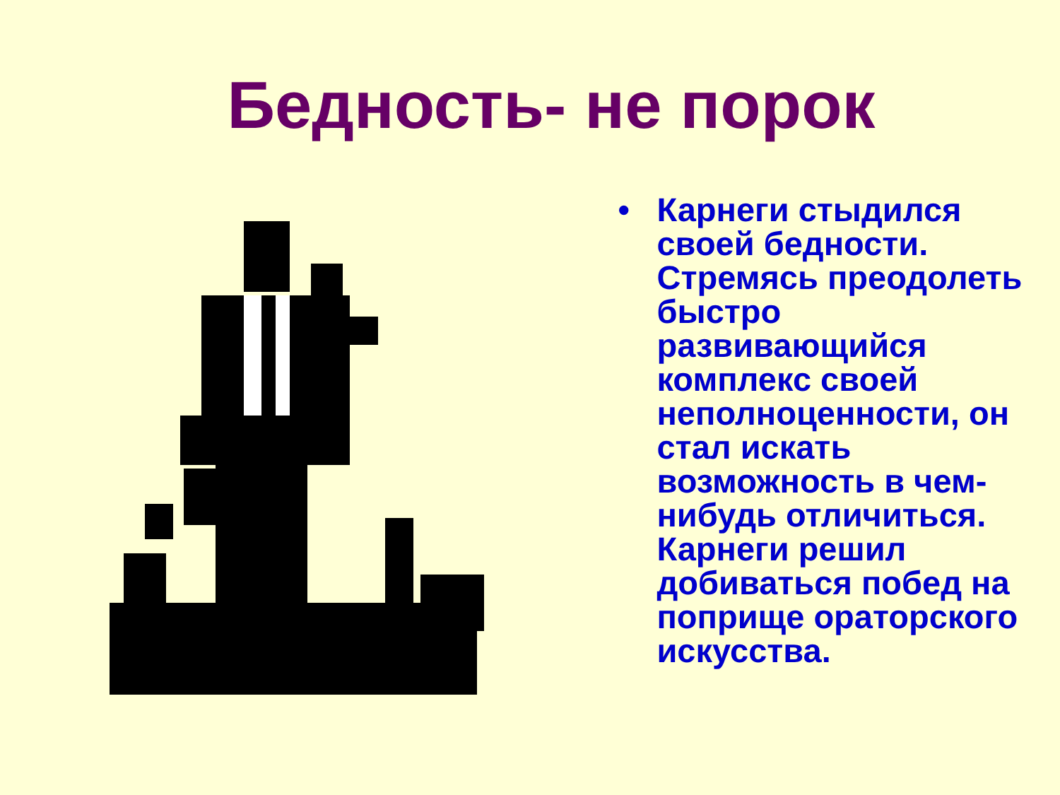Бедность- не порок
• Карнеги стыдился
своей бедности.
Стремясь преодолеть
быстро развивающийся
комплекс своей
неполноценности, он
стал искать
возможность в чем-
нибудь отличиться.
Карнеги решил
добиваться побед на
поприще ораторского
искусства.